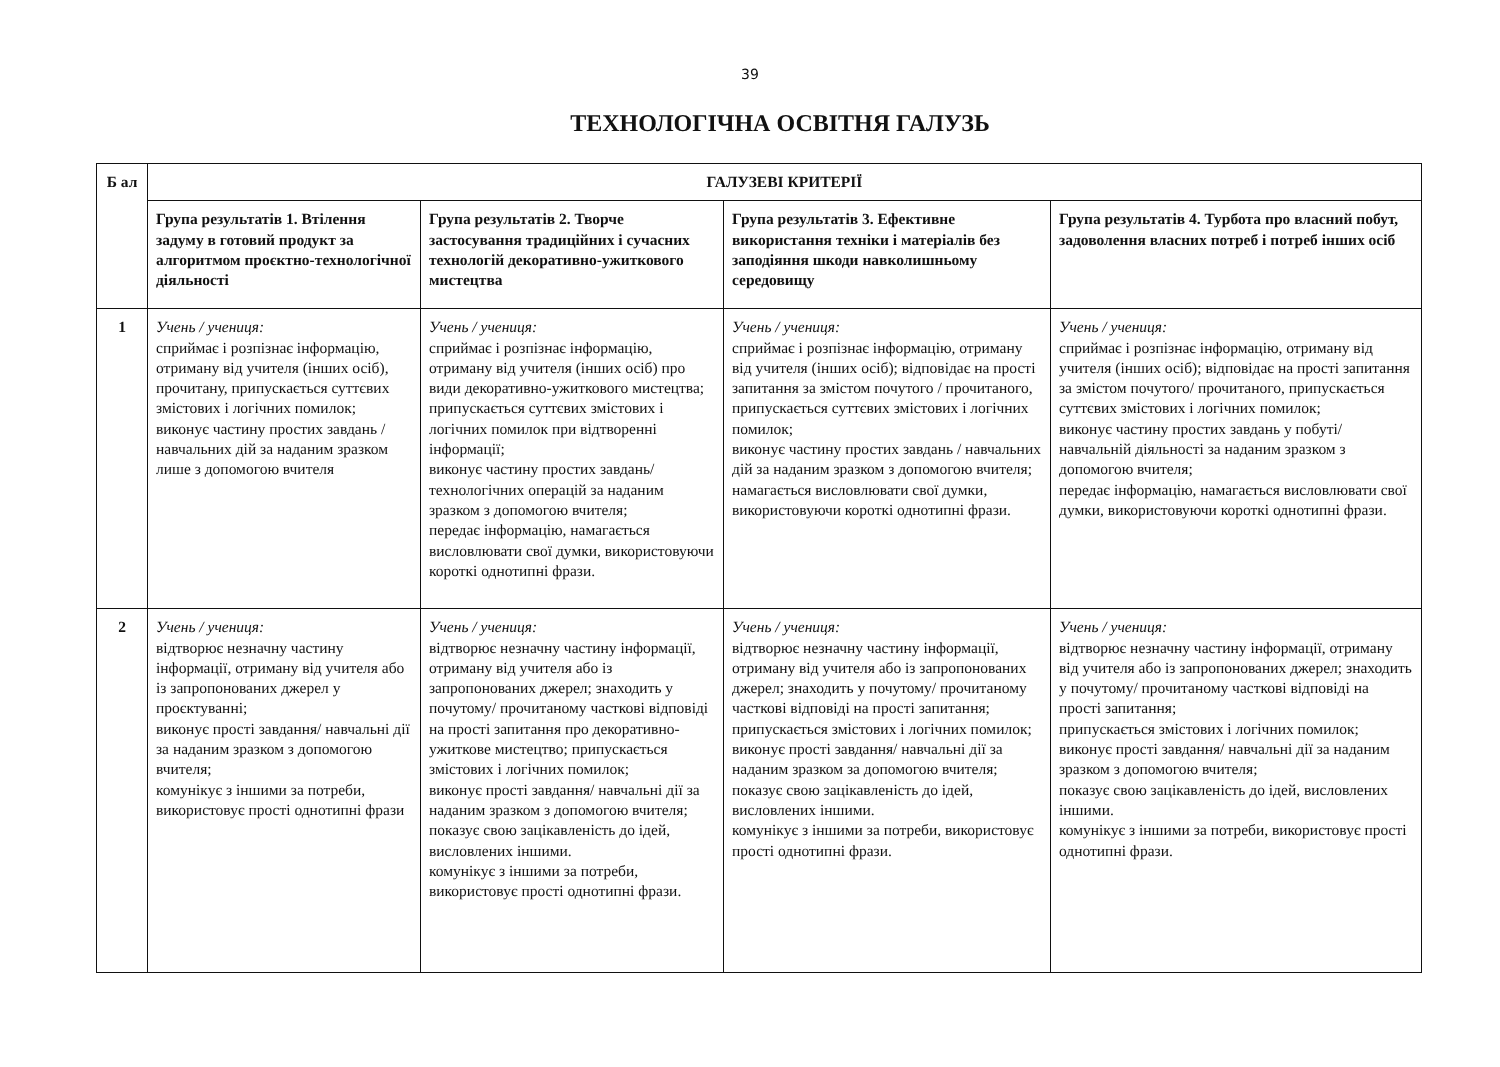39
ТЕХНОЛОГІЧНА ОСВІТНЯ ГАЛУЗЬ
| Б ал | ГАЛУЗЕВІ КРИТЕРІЇ | | | |
| --- | --- | --- | --- | --- |
| | Група результатів 1. Втілення задуму в готовий продукт за алгоритмом проєктно-технологічної діяльності | Група результатів 2. Творче застосування традиційних і сучасних технологій декоративно-ужиткового мистецтва | Група результатів 3. Ефективне використання техніки і матеріалів без заподіяння шкоди навколишньому середовищу | Група результатів 4. Турбота про власний побут, задоволення власних потреб і потреб інших осіб |
| 1 | Учень / учениця: сприймає і розпізнає інформацію, отриману від учителя (інших осіб), прочитану, припускається суттєвих змістових і логічних помилок; виконує частину простих завдань / навчальних дій за наданим зразком лише з допомогою вчителя | Учень / учениця: сприймає і розпізнає інформацію, отриману від учителя (інших осіб) про види декоративно-ужиткового мистецтва; припускається суттєвих змістових і логічних помилок при відтворенні інформації; виконує частину простих завдань/ технологічних операцій за наданим зразком з допомогою вчителя; передає інформацію, намагається висловлювати свої думки, використовуючи короткі однотипні фрази. | Учень / учениця: сприймає і розпізнає інформацію, отриману від учителя (інших осіб); відповідає на прості запитання за змістом почутого / прочитаного, припускається суттєвих змістових і логічних помилок; виконує частину простих завдань / навчальних дій за наданим зразком з допомогою вчителя; намагається висловлювати свої думки, використовуючи короткі однотипні фрази. | Учень / учениця: сприймає і розпізнає інформацію, отриману від учителя (інших осіб); відповідає на прості запитання за змістом почутого/ прочитаного, припускається суттєвих змістових і логічних помилок; виконує частину простих завдань у побуті/ навчальній діяльності за наданим зразком з допомогою вчителя; передає інформацію, намагається висловлювати свої думки, використовуючи короткі однотипні фрази. |
| 2 | Учень / учениця: відтворює незначну частину інформації, отриману від учителя або із запропонованих джерел у проєктуванні; виконує прості завдання/ навчальні дії за наданим зразком з допомогою вчителя; комунікує з іншими за потреби, використовує прості однотипні фрази | Учень / учениця: відтворює незначну частину інформації, отриману від учителя або із запропонованих джерел; знаходить у почутому/ прочитаному часткові відповіді на прості запитання про декоративно-ужиткове мистецтво; припускається змістових і логічних помилок; виконує прості завдання/ навчальні дії за наданим зразком з допомогою вчителя; показує свою зацікавленість до ідей, висловлених іншими. комунікує з іншими за потреби, використовує прості однотипні фрази. | Учень / учениця: відтворює незначну частину інформації, отриману від учителя або із запропонованих джерел; знаходить у почутому/ прочитаному часткові відповіді на прості запитання; припускається змістових і логічних помилок; виконує прості завдання/ навчальні дії за наданим зразком за допомогою вчителя; показує свою зацікавленість до ідей, висловлених іншими. комунікує з іншими за потреби, використовує прості однотипні фрази. | Учень / учениця: відтворює незначну частину інформації, отриману від учителя або із запропонованих джерел; знаходить у почутому/ прочитаному часткові відповіді на прості запитання; припускається змістових і логічних помилок; виконує прості завдання/ навчальні дії за наданим зразком з допомогою вчителя; показує свою зацікавленість до ідей, висловлених іншими. комунікує з іншими за потреби, використовує прості однотипні фрази. |